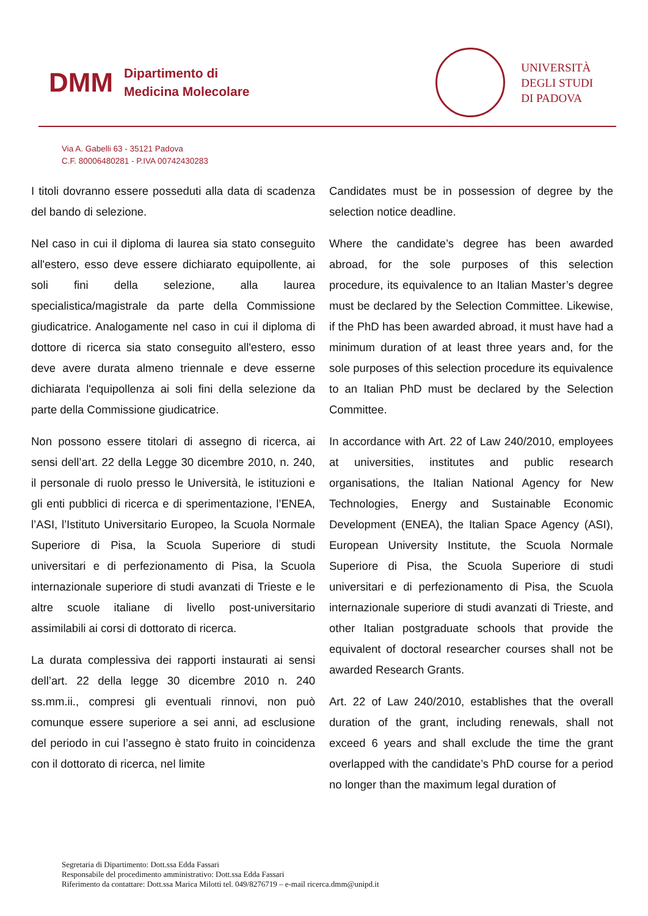DMM
Dipartimento di
Medicina Molecolare
UNIVERSITÀ
DEGLI STUDI
DI PADOVA
Via A. Gabelli 63 - 35121 Padova
C.F. 80006480281 - P.IVA 00742430283
I titoli dovranno essere posseduti alla data di scadenza del bando di selezione.
Nel caso in cui il diploma di laurea sia stato conseguito all'estero, esso deve essere dichiarato equipollente, ai soli fini della selezione, alla laurea specialistica/magistrale da parte della Commissione giudicatrice. Analogamente nel caso in cui il diploma di dottore di ricerca sia stato conseguito all'estero, esso deve avere durata almeno triennale e deve esserne dichiarata l'equipollenza ai soli fini della selezione da parte della Commissione giudicatrice.
Non possono essere titolari di assegno di ricerca, ai sensi dell’art. 22 della Legge 30 dicembre 2010, n. 240, il personale di ruolo presso le Università, le istituzioni e gli enti pubblici di ricerca e di sperimentazione, l’ENEA, l’ASI, l’Istituto Universitario Europeo, la Scuola Normale Superiore di Pisa, la Scuola Superiore di studi universitari e di perfezionamento di Pisa, la Scuola internazionale superiore di studi avanzati di Trieste e le altre scuole italiane di livello post-universitario assimilabili ai corsi di dottorato di ricerca.
La durata complessiva dei rapporti instaurati ai sensi dell’art. 22 della legge 30 dicembre 2010 n. 240 ss.mm.ii., compresi gli eventuali rinnovi, non può comunque essere superiore a sei anni, ad esclusione del periodo in cui l’assegno è stato fruito in coincidenza con il dottorato di ricerca, nel limite
Candidates must be in possession of degree by the selection notice deadline.
Where the candidate’s degree has been awarded abroad, for the sole purposes of this selection procedure, its equivalence to an Italian Master’s degree must be declared by the Selection Committee. Likewise, if the PhD has been awarded abroad, it must have had a minimum duration of at least three years and, for the sole purposes of this selection procedure its equivalence to an Italian PhD must be declared by the Selection Committee.
In accordance with Art. 22 of Law 240/2010, employees at universities, institutes and public research organisations, the Italian National Agency for New Technologies, Energy and Sustainable Economic Development (ENEA), the Italian Space Agency (ASI), European University Institute, the Scuola Normale Superiore di Pisa, the Scuola Superiore di studi universitari e di perfezionamento di Pisa, the Scuola internazionale superiore di studi avanzati di Trieste, and other Italian postgraduate schools that provide the equivalent of doctoral researcher courses shall not be awarded Research Grants.
Art. 22 of Law 240/2010, establishes that the overall duration of the grant, including renewals, shall not exceed 6 years and shall exclude the time the grant overlapped with the candidate’s PhD course for a period no longer than the maximum legal duration of
Segretaria di Dipartimento: Dott.ssa Edda Fassari
Responsabile del procedimento amministrativo: Dott.ssa Edda Fassari
Riferimento da contattare: Dott.ssa Marica Milotti tel. 049/8276719 – e-mail ricerca.dmm@unipd.it